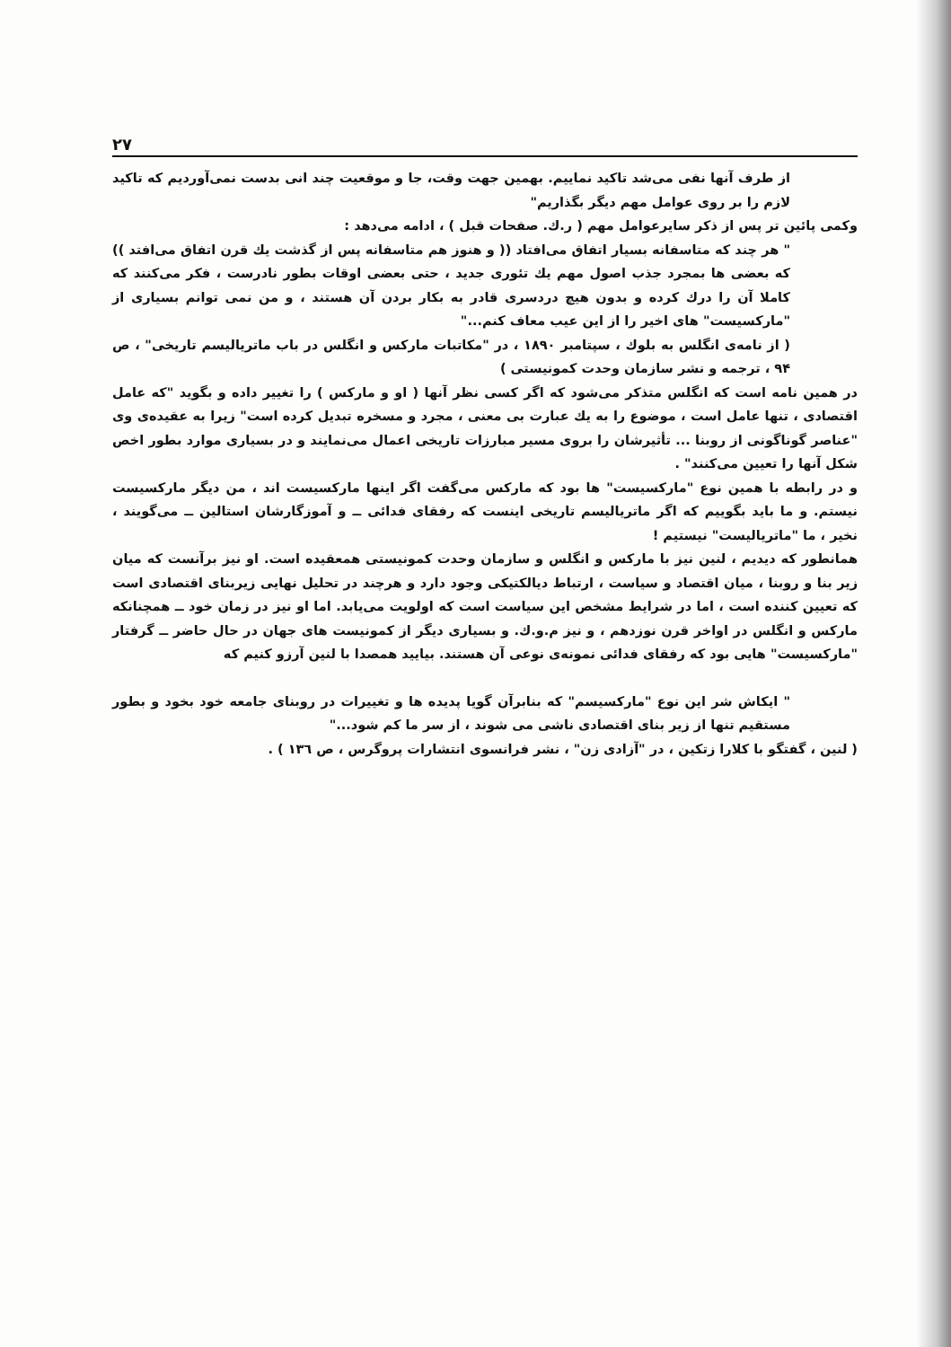۲۷
از طرف آنها نفی می‌شد تاکید نماییم. بهمین جهت وقت، جا و موقعیت چند انی بدست نمی‌آوردیم که تاکید لازم را بر روی عوامل مهم دیگر بگذاریم"
وکمی پائین تر پس از ذکر سایرعوامل مهم ( ر.ك. صفحات قبل ) ، ادامه می‌دهد :
" هر چند که متاسفانه بسیار اتفاق می‌افتاد (( و هنوز هم متاسفانه پس از گذشت یك قرن اتفاق می‌افتد )) که بعضی ها بمجرد جذب اصول مهم یك تئوری جدید ، حتی بعضی اوقات بطور نادرست ، فکر می‌کنند که کاملا آن را درك کرده و بدون هیچ دردسری قادر به بکار بردن آن هستند ، و من نمی توانم بسیاری از "مارکسیست" های اخیر را از این عیب معاف کنم..."
( از نامه‌ی انگلس به بلوك ، سپتامبر ۱۸۹۰ ، در "مکاتبات مارکس و انگلس در باب ماتریالیسم تاریخی" ، ص ۹۴ ، ترجمه و نشر سازمان وحدت کمونیستی )
در همین نامه است که انگلس متذکر می‌شود که اگر کسی نظر آنها ( او و مارکس ) را تغییر داده و بگوید "که عامل اقتصادی ، تنها عامل است ، موضوع را به یك عبارت بی معنی ، مجرد و مسخره تبدیل کرده است" زیرا به عقیده‌ی وی "عناصر گوناگونی از روبنا ... تأثیرشان را بروی مسیر مبارزات تاریخی اعمال می‌نمایند و در بسیاری موارد بطور اخص شکل آنها را تعیین می‌کنند" .
و در رابطه با همین نوع "مارکسیست" ها بود که مارکس می‌گفت اگر اینها مارکسیست اند ، من دیگر مارکسیست نیستم. و ما باید بگوییم که اگر ماتریالیسم تاریخی اینست که رفقای فدائی ــ و آموزگارشان استالین ــ می‌گویند ، نخیر ، ما "ماتریالیست" نیستیم !
همانطور که دیدیم ، لنین نیز با مارکس و انگلس و سازمان وحدت کمونیستی همعقیده است. او نیز برآنست که میان زیر بنا و روبنا ، میان اقتصاد و سیاست ، ارتباط دیالکتیکی وجود دارد و هرچند در تحلیل نهایی زیربنای اقتصادی است که تعیین کننده است ، اما در شرایط مشخص این سیاست است که اولویت می‌یابد. اما او نیز در زمان خود ــ همچنانکه مارکس و انگلس در اواخر قرن نوزدهم ، و نیز م.و.ك. و بسیاری دیگر از کمونیست های جهان در حال حاضر ــ گرفتار "مارکسیست" هایی بود که رفقای فدائی نمونه‌ی نوعی آن هستند. بیایید همصدا با لنین آرزو کنیم که
" ایکاش شر این نوع "مارکسیسم" که بنابرآن گویا پدیده ها و تغییرات در روبنای جامعه خود بخود و بطور مستقیم تنها از زیر بنای اقتصادی ناشی می شوند ، از سر ما کم شود..."
( لنین ، گفتگو با کلارا زتکین ، در "آزادی زن" ، نشر فرانسوی انتشارات پروگرس ، ص ۱۳٦ ) .